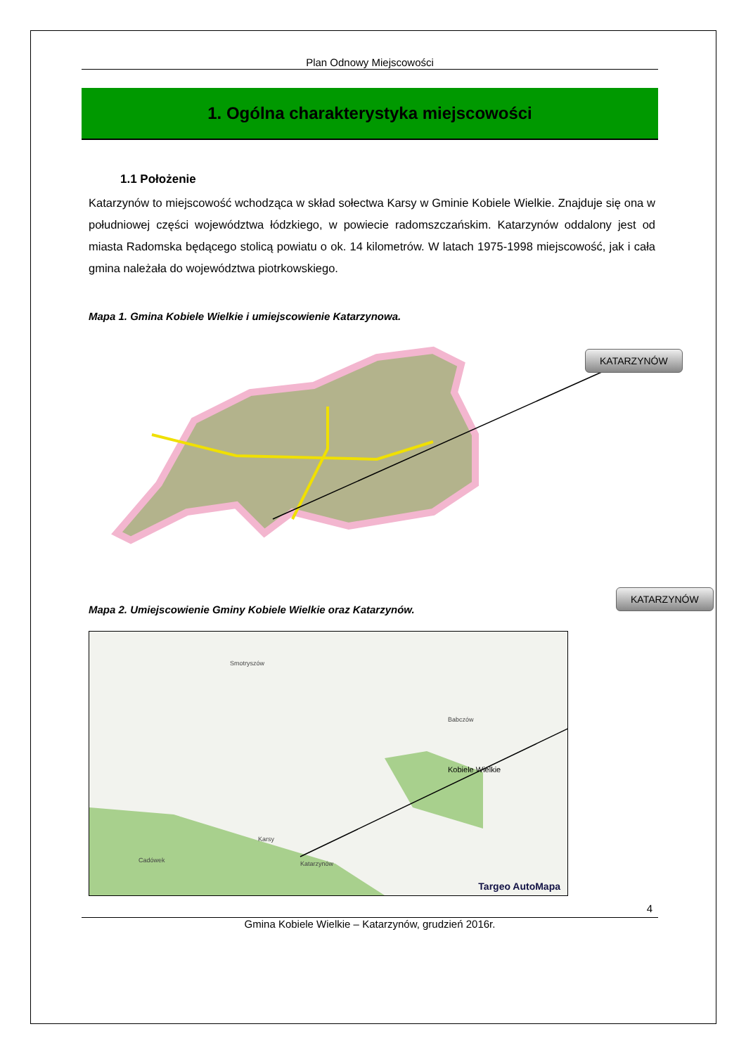Plan Odnowy Miejscowości
1. Ogólna charakterystyka miejscowości
1.1 Położenie
Katarzynów to miejscowość wchodząca w skład sołectwa Karsy w Gminie Kobiele Wielkie. Znajduje się ona w południowej części województwa łódzkiego, w powiecie radomszczańskim. Katarzynów oddalony jest od miasta Radomska będącego stolicą powiatu o ok. 14 kilometrów. W latach 1975-1998 miejscowość, jak i cała gmina należała do województwa piotrkowskiego.
Mapa 1. Gmina Kobiele Wielkie i umiejscowienie Katarzynowa.
KATARZYNÓW
Mapa 2. Umiejscowienie Gminy Kobiele Wielkie oraz Katarzynów.
Smotryszów
Babczów
Kobiele Wielkie
Katarzynów
Karsy
Cadówek
Targeo AutoMapa
KATARZYNÓW
4
Gmina Kobiele Wielkie – Katarzynów, grudzień 2016r.